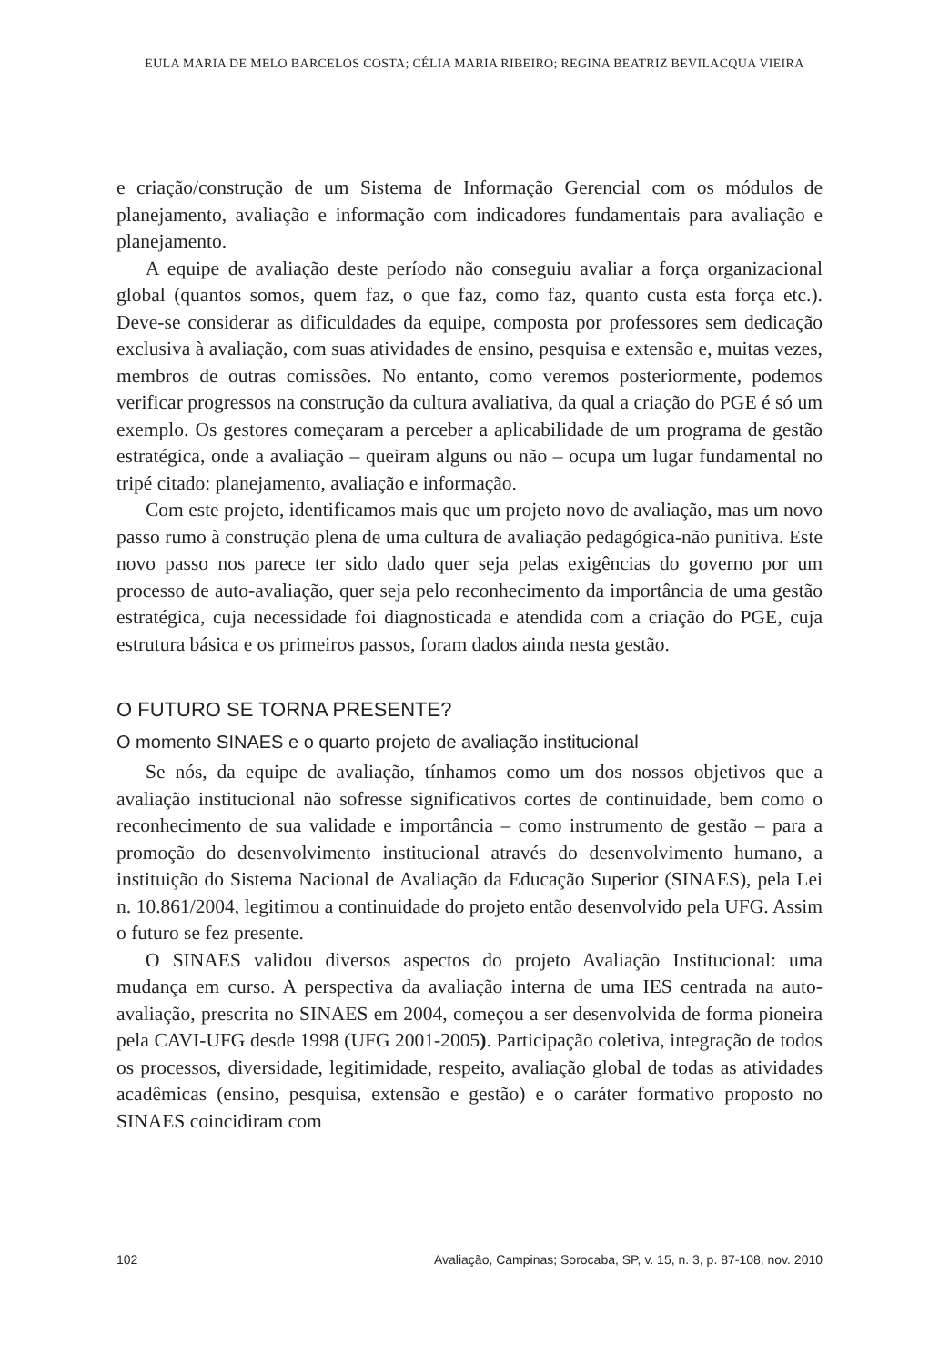EULA MARIA DE MELO BARCELOS COSTA; CÉLIA MARIA RIBEIRO; REGINA BEATRIZ BEVILACQUA VIEIRA
e criação/construção de um Sistema de Informação Gerencial com os módulos de planejamento, avaliação e informação com indicadores fundamentais para avaliação e planejamento.
A equipe de avaliação deste período não conseguiu avaliar a força organizacional global (quantos somos, quem faz, o que faz, como faz, quanto custa esta força etc.). Deve-se considerar as dificuldades da equipe, composta por professores sem dedicação exclusiva à avaliação, com suas atividades de ensino, pesquisa e extensão e, muitas vezes, membros de outras comissões. No entanto, como veremos posteriormente, podemos verificar progressos na construção da cultura avaliativa, da qual a criação do PGE é só um exemplo. Os gestores começaram a perceber a aplicabilidade de um programa de gestão estratégica, onde a avaliação – queiram alguns ou não – ocupa um lugar fundamental no tripé citado: planejamento, avaliação e informação.
Com este projeto, identificamos mais que um projeto novo de avaliação, mas um novo passo rumo à construção plena de uma cultura de avaliação pedagógica-não punitiva. Este novo passo nos parece ter sido dado quer seja pelas exigências do governo por um processo de auto-avaliação, quer seja pelo reconhecimento da importância de uma gestão estratégica, cuja necessidade foi diagnosticada e atendida com a criação do PGE, cuja estrutura básica e os primeiros passos, foram dados ainda nesta gestão.
O FUTURO SE TORNA PRESENTE?
O momento SINAES e o quarto projeto de avaliação institucional
Se nós, da equipe de avaliação, tínhamos como um dos nossos objetivos que a avaliação institucional não sofresse significativos cortes de continuidade, bem como o reconhecimento de sua validade e importância – como instrumento de gestão – para a promoção do desenvolvimento institucional através do desenvolvimento humano, a instituição do Sistema Nacional de Avaliação da Educação Superior (SINAES), pela Lei n. 10.861/2004, legitimou a continuidade do projeto então desenvolvido pela UFG. Assim o futuro se fez presente.
O SINAES validou diversos aspectos do projeto Avaliação Institucional: uma mudança em curso. A perspectiva da avaliação interna de uma IES centrada na auto-avaliação, prescrita no SINAES em 2004, começou a ser desenvolvida de forma pioneira pela CAVI-UFG desde 1998 (UFG 2001-2005). Participação coletiva, integração de todos os processos, diversidade, legitimidade, respeito, avaliação global de todas as atividades acadêmicas (ensino, pesquisa, extensão e gestão) e o caráter formativo proposto no SINAES coincidiram com
102 Avaliação, Campinas; Sorocaba, SP, v. 15, n. 3, p. 87-108, nov. 2010